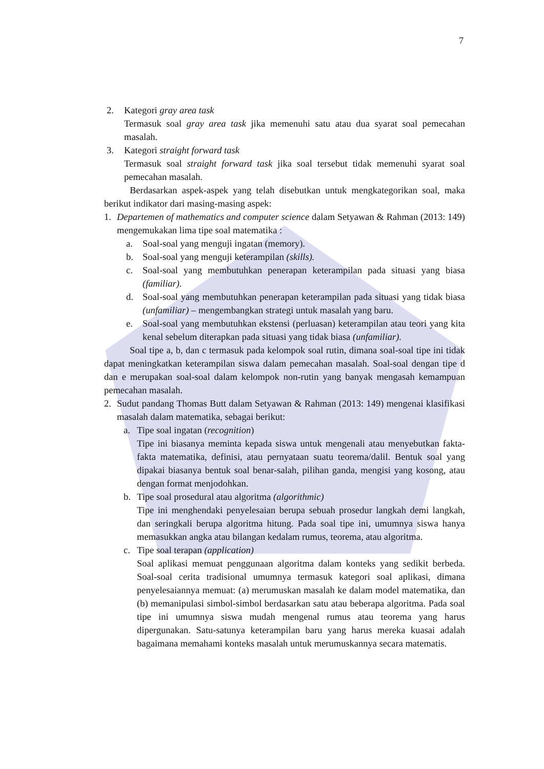7
2. Kategori gray area task
Termasuk soal gray area task jika memenuhi satu atau dua syarat soal pemecahan masalah.
3. Kategori straight forward task
Termasuk soal straight forward task jika soal tersebut tidak memenuhi syarat soal pemecahan masalah.
Berdasarkan aspek-aspek yang telah disebutkan untuk mengkategorikan soal, maka berikut indikator dari masing-masing aspek:
1. Departemen of mathematics and computer science dalam Setyawan & Rahman (2013: 149) mengemukakan lima tipe soal matematika :
a. Soal-soal yang menguji ingatan (memory).
b. Soal-soal yang menguji keterampilan (skills).
c. Soal-soal yang membutuhkan penerapan keterampilan pada situasi yang biasa (familiar).
d. Soal-soal yang membutuhkan penerapan keterampilan pada situasi yang tidak biasa (unfamiliar) – mengembangkan strategi untuk masalah yang baru.
e. Soal-soal yang membutuhkan ekstensi (perluasan) keterampilan atau teori yang kita kenal sebelum diterapkan pada situasi yang tidak biasa (unfamiliar).
Soal tipe a, b, dan c termasuk pada kelompok soal rutin, dimana soal-soal tipe ini tidak dapat meningkatkan keterampilan siswa dalam pemecahan masalah. Soal-soal dengan tipe d dan e merupakan soal-soal dalam kelompok non-rutin yang banyak mengasah kemampuan pemecahan masalah.
2. Sudut pandang Thomas Butt dalam Setyawan & Rahman (2013: 149) mengenai klasifikasi masalah dalam matematika, sebagai berikut:
a. Tipe soal ingatan (recognition)
Tipe ini biasanya meminta kepada siswa untuk mengenali atau menyebutkan fakta-fakta matematika, definisi, atau pernyataan suatu teorema/dalil. Bentuk soal yang dipakai biasanya bentuk soal benar-salah, pilihan ganda, mengisi yang kosong, atau dengan format menjodohkan.
b. Tipe soal prosedural atau algoritma (algorithmic)
Tipe ini menghendaki penyelesaian berupa sebuah prosedur langkah demi langkah, dan seringkali berupa algoritma hitung. Pada soal tipe ini, umumnya siswa hanya memasukkan angka atau bilangan kedalam rumus, teorema, atau algoritma.
c. Tipe soal terapan (application)
Soal aplikasi memuat penggunaan algoritma dalam konteks yang sedikit berbeda. Soal-soal cerita tradisional umumnya termasuk kategori soal aplikasi, dimana penyelesaiannya memuat: (a) merumuskan masalah ke dalam model matematika, dan (b) memanipulasi simbol-simbol berdasarkan satu atau beberapa algoritma. Pada soal tipe ini umumnya siswa mudah mengenal rumus atau teorema yang harus dipergunakan. Satu-satunya keterampilan baru yang harus mereka kuasai adalah bagaimana memahami konteks masalah untuk merumuskannya secara matematis.